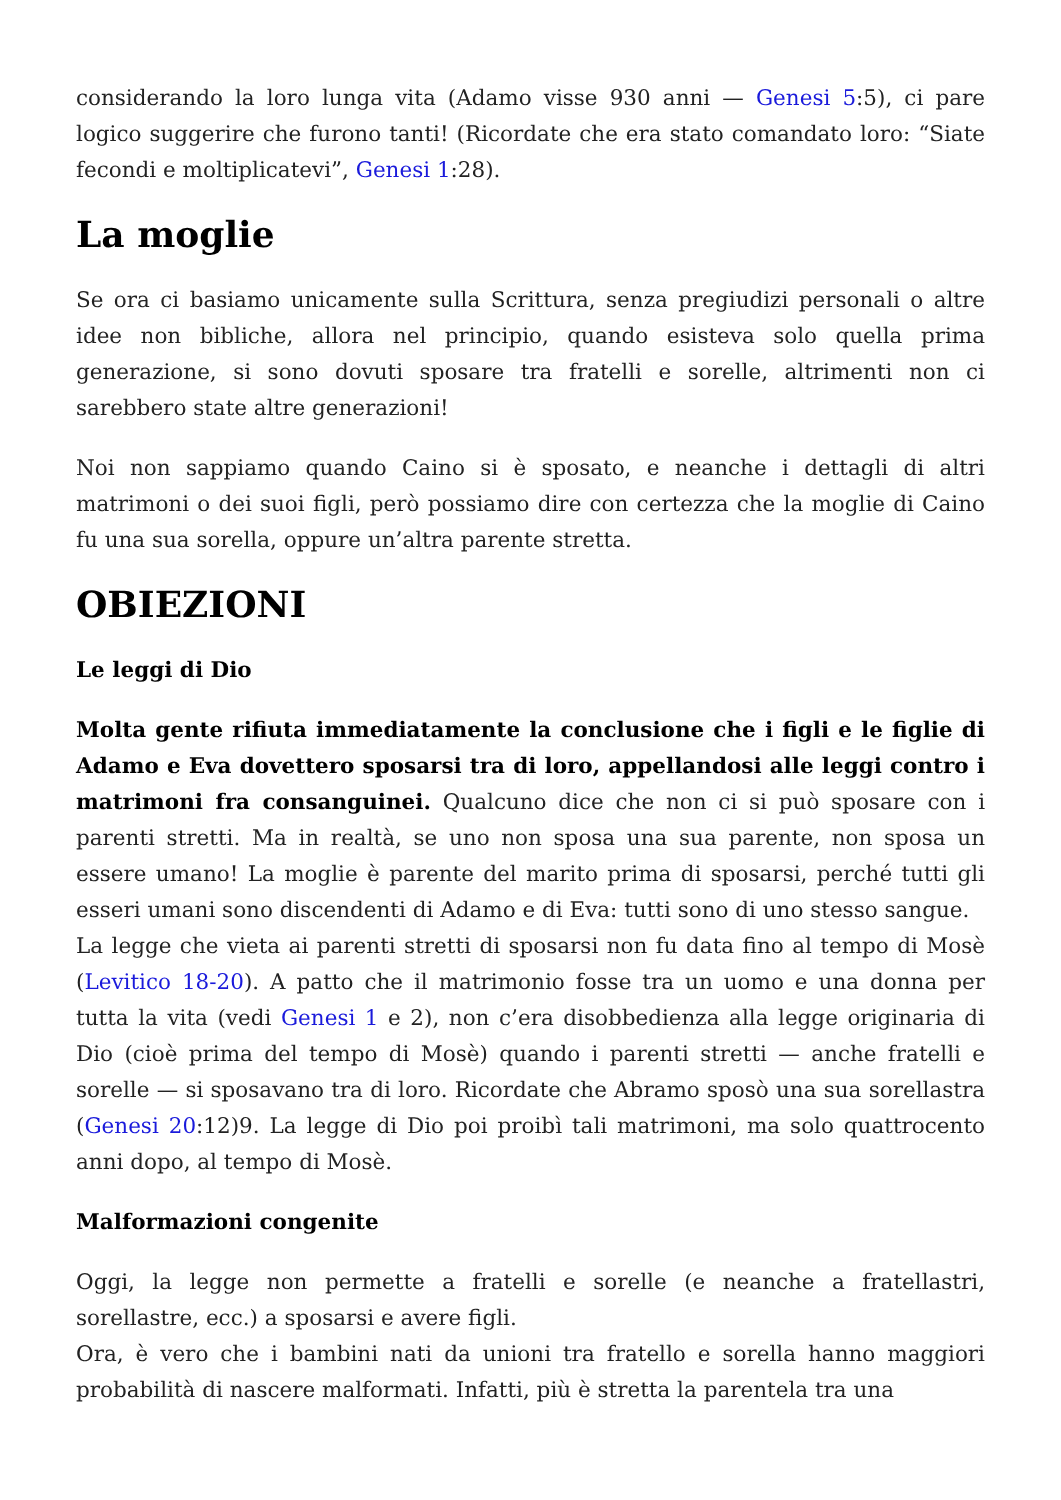considerando la loro lunga vita (Adamo visse 930 anni — Genesi 5:5), ci pare logico suggerire che furono tanti! (Ricordate che era stato comandato loro: “Siate fecondi e moltiplicatevi”, Genesi 1:28).
La moglie
Se ora ci basiamo unicamente sulla Scrittura, senza pregiudizi personali o altre idee non bibliche, allora nel principio, quando esisteva solo quella prima generazione, si sono dovuti sposare tra fratelli e sorelle, altrimenti non ci sarebbero state altre generazioni!
Noi non sappiamo quando Caino si è sposato, e neanche i dettagli di altri matrimoni o dei suoi figli, però possiamo dire con certezza che la moglie di Caino fu una sua sorella, oppure un’altra parente stretta.
OBIEZIONI
Le leggi di Dio
Molta gente rifiuta immediatamente la conclusione che i figli e le figlie di Adamo e Eva dovettero sposarsi tra di loro, appellandosi alle leggi contro i matrimoni fra consanguinei. Qualcuno dice che non ci si può sposare con i parenti stretti. Ma in realtà, se uno non sposa una sua parente, non sposa un essere umano! La moglie è parente del marito prima di sposarsi, perché tutti gli esseri umani sono discendenti di Adamo e di Eva: tutti sono di uno stesso sangue.
La legge che vieta ai parenti stretti di sposarsi non fu data fino al tempo di Mosè (Levitico 18-20). A patto che il matrimonio fosse tra un uomo e una donna per tutta la vita (vedi Genesi 1 e 2), non c’era disobbedienza alla legge originaria di Dio (cioè prima del tempo di Mosè) quando i parenti stretti — anche fratelli e sorelle — si sposavano tra di loro. Ricordate che Abramo sposò una sua sorellastra (Genesi 20:12)9. La legge di Dio poi proibì tali matrimoni, ma solo quattrocento anni dopo, al tempo di Mosè.
Malformazioni congenite
Oggi, la legge non permette a fratelli e sorelle (e neanche a fratellastri, sorellastre, ecc.) a sposarsi e avere figli.
Ora, è vero che i bambini nati da unioni tra fratello e sorella hanno maggiori probabilità di nascere malformati. Infatti, più è stretta la parentela tra una